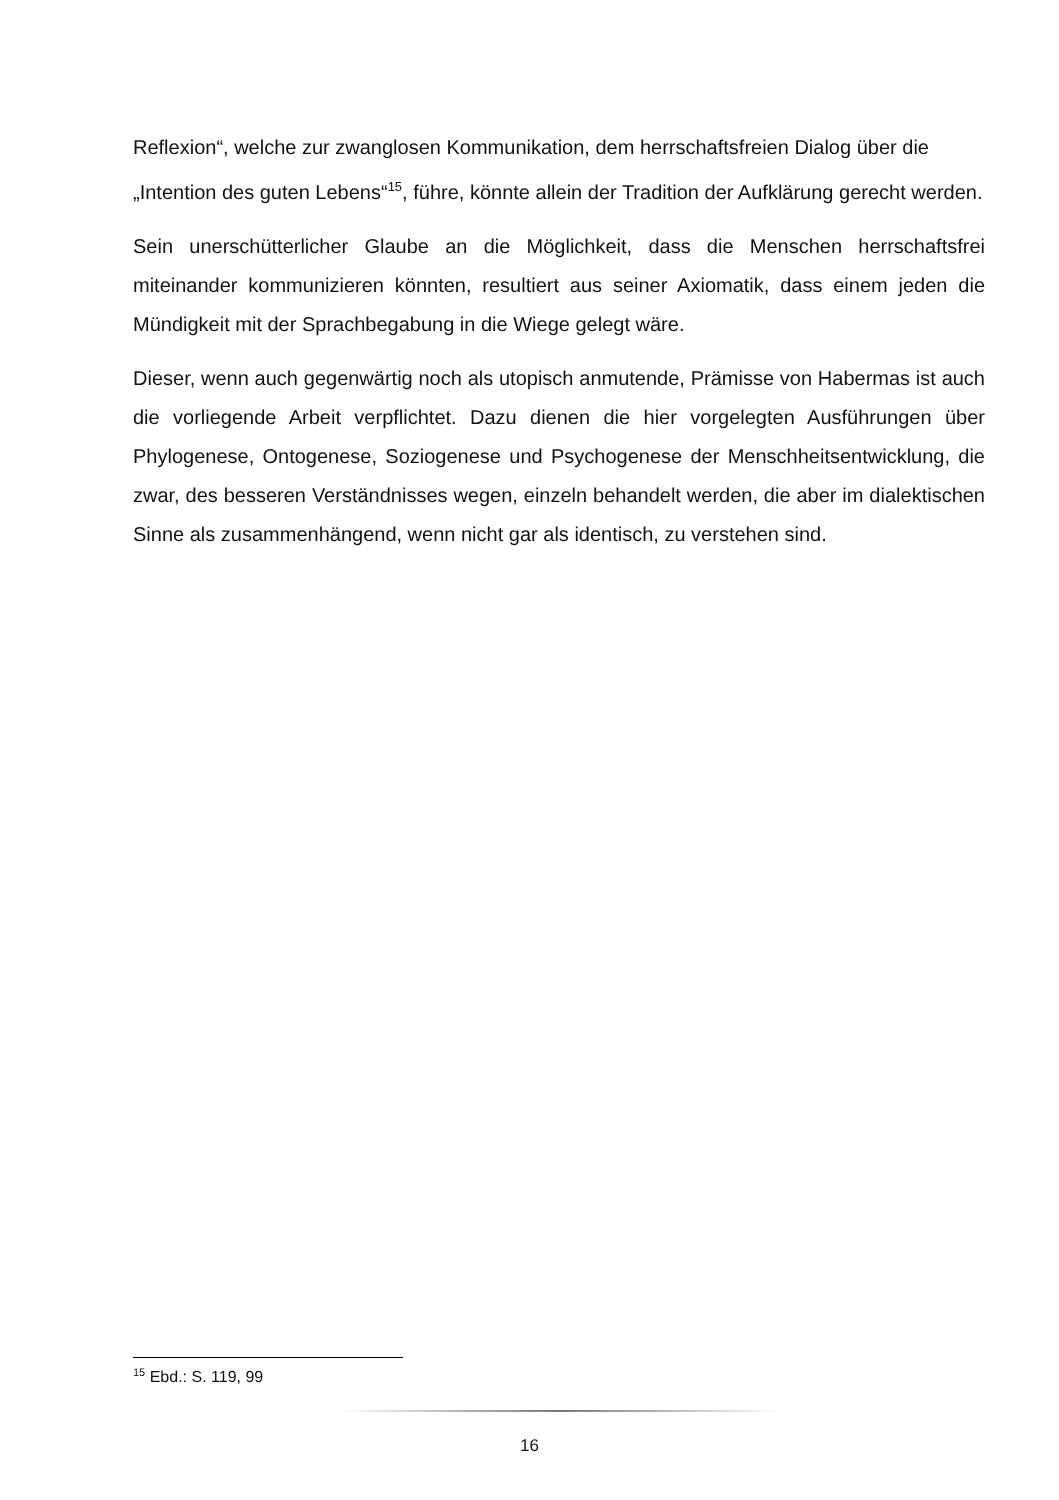Reflexion“, welche zur zwanglosen Kommunikation, dem herrschaftsfreien Dialog über die „Intention des guten Lebens“<sup>15</sup>, führe, könnte allein der Tradition der Aufklärung gerecht werden.
Sein unerschütterlicher Glaube an die Möglichkeit, dass die Menschen herrschaftsfrei miteinander kommunizieren könnten, resultiert aus seiner Axiomatik, dass einem jeden die Mündigkeit mit der Sprachbegabung in die Wiege gelegt wäre.
Dieser, wenn auch gegenwärtig noch als utopisch anmutende, Prämisse von Habermas ist auch die vorliegende Arbeit verpflichtet. Dazu dienen die hier vorgelegten Ausführungen über Phylogenese, Ontogenese, Soziogenese und Psychogenese der Menschheitsentwicklung, die zwar, des besseren Verständnisses wegen, einzeln behandelt werden, die aber im dialektischen Sinne als zusammenhängend, wenn nicht gar als identisch, zu verstehen sind.
<sup>15</sup> Ebd.: S. 119, 99
16